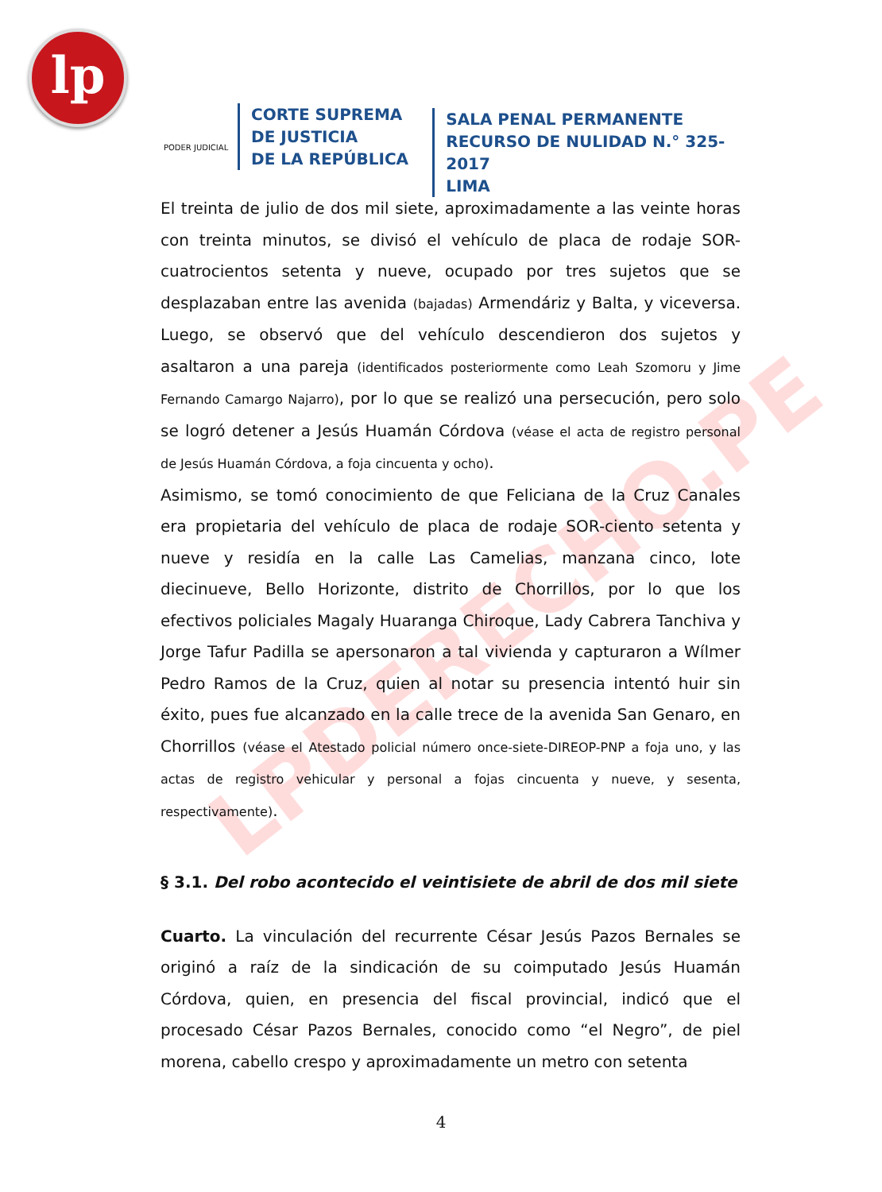lp
LPDERECHO.PE
PODER JUDICIAL
CORTE SUPREMA
DE JUSTICIA
DE LA REPÚBLICA
SALA PENAL PERMANENTE
RECURSO DE NULIDAD N.° 325-2017
LIMA
El treinta de julio de dos mil siete, aproximadamente a las veinte horas con treinta minutos, se divisó el vehículo de placa de rodaje SOR-cuatrocientos setenta y nueve, ocupado por tres sujetos que se desplazaban entre las avenida (bajadas) Armendáriz y Balta, y viceversa. Luego, se observó que del vehículo descendieron dos sujetos y asaltaron a una pareja (identificados posteriormente como Leah Szomoru y Jime Fernando Camargo Najarro), por lo que se realizó una persecución, pero solo se logró detener a Jesús Huamán Córdova (véase el acta de registro personal de Jesús Huamán Córdova, a foja cincuenta y ocho).
Asimismo, se tomó conocimiento de que Feliciana de la Cruz Canales era propietaria del vehículo de placa de rodaje SOR-ciento setenta y nueve y residía en la calle Las Camelias, manzana cinco, lote diecinueve, Bello Horizonte, distrito de Chorrillos, por lo que los efectivos policiales Magaly Huaranga Chiroque, Lady Cabrera Tanchiva y Jorge Tafur Padilla se apersonaron a tal vivienda y capturaron a Wílmer Pedro Ramos de la Cruz, quien al notar su presencia intentó huir sin éxito, pues fue alcanzado en la calle trece de la avenida San Genaro, en Chorrillos (véase el Atestado policial número once-siete-DIREOP-PNP a foja uno, y las actas de registro vehicular y personal a fojas cincuenta y nueve, y sesenta, respectivamente).
§ 3.1. Del robo acontecido el veintisiete de abril de dos mil siete
Cuarto. La vinculación del recurrente César Jesús Pazos Bernales se originó a raíz de la sindicación de su coimputado Jesús Huamán Córdova, quien, en presencia del fiscal provincial, indicó que el procesado César Pazos Bernales, conocido como “el Negro”, de piel morena, cabello crespo y aproximadamente un metro con setenta
4